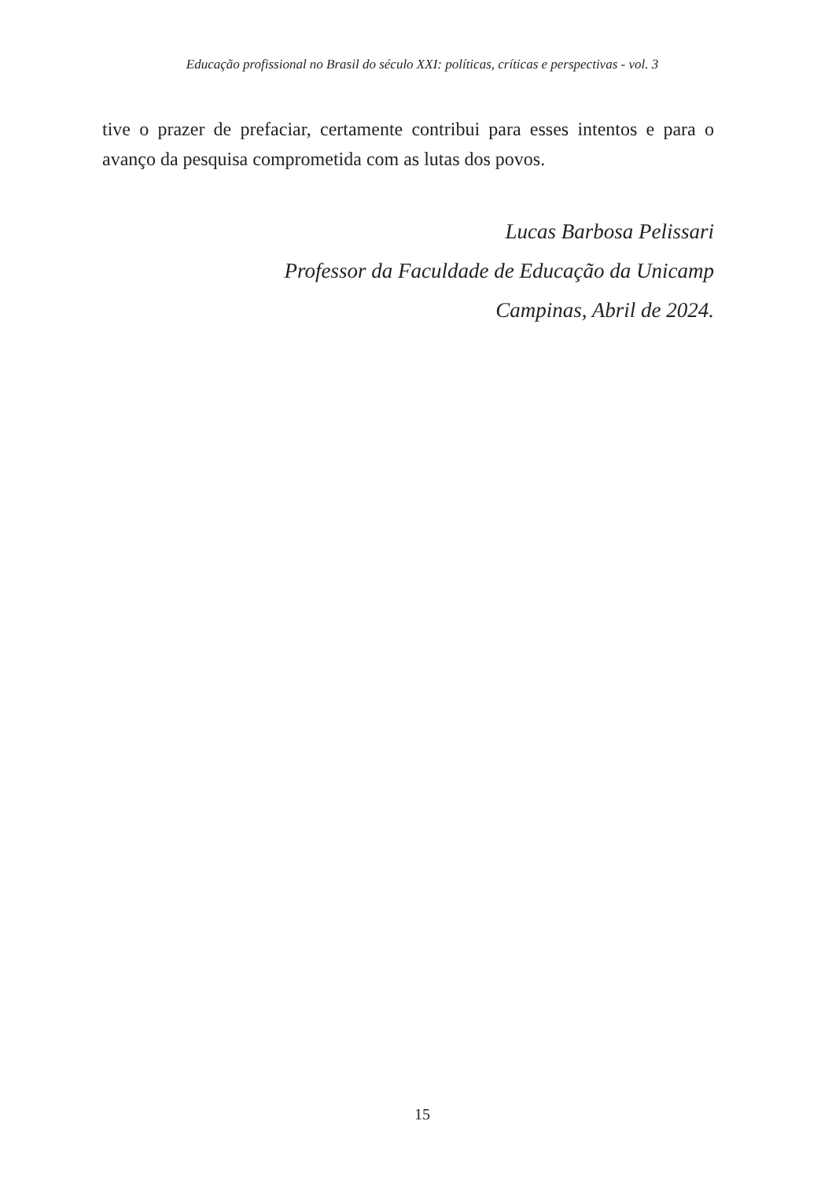Educação profissional no Brasil do século XXI: políticas, críticas e perspectivas - vol. 3
tive o prazer de prefaciar, certamente contribui para esses intentos e para o avanço da pesquisa comprometida com as lutas dos povos.
Lucas Barbosa Pelissari
Professor da Faculdade de Educação da Unicamp
Campinas, Abril de 2024.
15